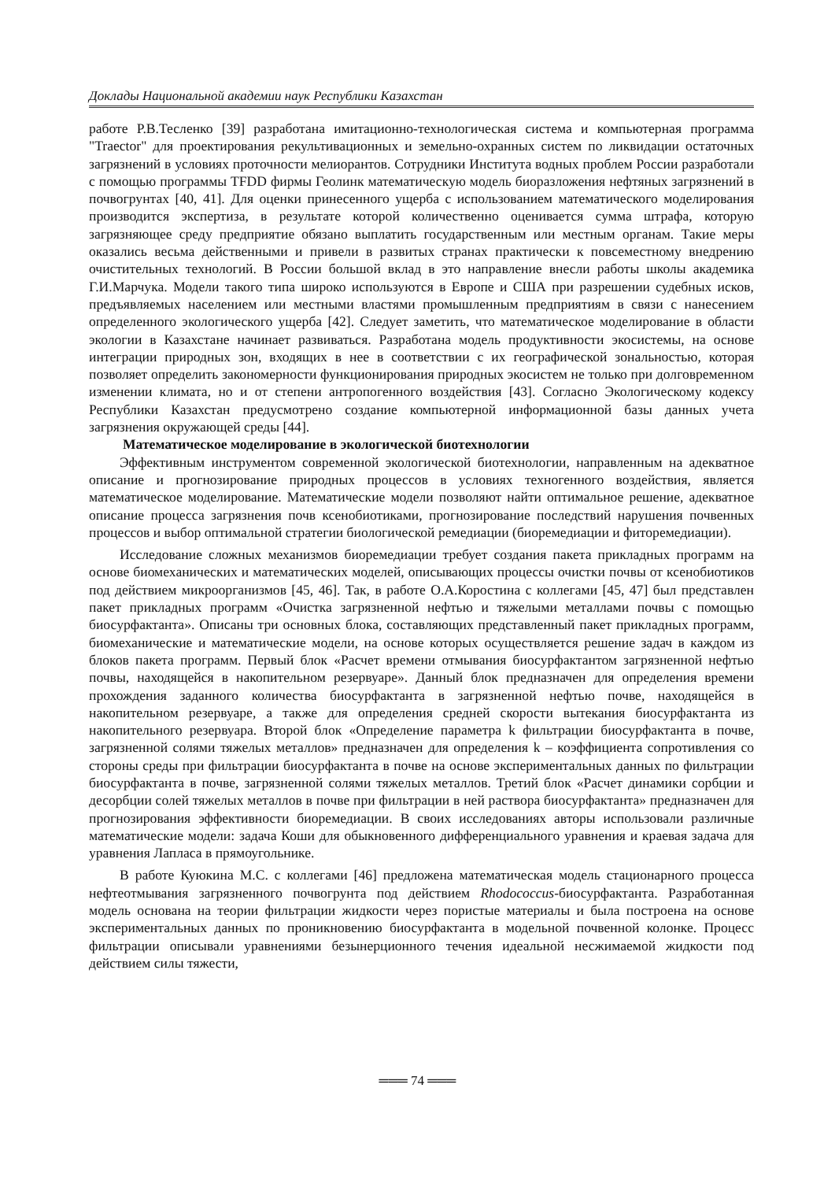Доклады Национальной академии наук Республики Казахстан
работе Р.В.Тесленко [39] разработана имитационно-технологическая система и компьютерная программа "Traector" для проектирования рекультивационных и земельно-охранных систем по ликвидации остаточных загрязнений в условиях проточности мелиорантов. Сотрудники Института водных проблем России разработали с помощью программы TFDD фирмы Геолинк математическую модель биоразложения нефтяных загрязнений в почвогрунтах [40, 41]. Для оценки принесенного ущерба с использованием математического моделирования производится экспертиза, в результате которой количественно оценивается сумма штрафа, которую загрязняющее среду предприятие обязано выплатить государственным или местным органам. Такие меры оказались весьма действенными и привели в развитых странах практически к повсеместному внедрению очистительных технологий. В России большой вклад в это направление внесли работы школы академика Г.И.Марчука. Модели такого типа широко используются в Европе и США при разрешении судебных исков, предъявляемых населением или местными властями промышленным предприятиям в связи с нанесением определенного экологического ущерба [42]. Следует заметить, что математическое моделирование в области экологии в Казахстане начинает развиваться. Разработана модель продуктивности экосистемы, на основе интеграции природных зон, входящих в нее в соответствии с их географической зональностью, которая позволяет определить закономерности функционирования природных экосистем не только при долговременном изменении климата, но и от степени антропогенного воздействия [43]. Согласно Экологическому кодексу Республики Казахстан предусмотрено создание компьютерной информационной базы данных учета загрязнения окружающей среды [44].
Математическое моделирование в экологической биотехнологии
Эффективным инструментом современной экологической биотехнологии, направленным на адекватное описание и прогнозирование природных процессов в условиях техногенного воздействия, является математическое моделирование. Математические модели позволяют найти оптимальное решение, адекватное описание процесса загрязнения почв ксенобиотиками, прогнозирование последствий нарушения почвенных процессов и выбор оптимальной стратегии биологической ремедиации (биоремедиации и фиторемедиации).
Исследование сложных механизмов биоремедиации требует создания пакета прикладных программ на основе биомеханических и математических моделей, описывающих процессы очистки почвы от ксенобиотиков под действием микроорганизмов [45, 46]. Так, в работе О.А.Коростина с коллегами [45, 47] был представлен пакет прикладных программ «Очистка загрязненной нефтью и тяжелыми металлами почвы с помощью биосурфактанта». Описаны три основных блока, составляющих представленный пакет прикладных программ, биомеханические и математические модели, на основе которых осуществляется решение задач в каждом из блоков пакета программ. Первый блок «Расчет времени отмывания биосурфактантом загрязненной нефтью почвы, находящейся в накопительном резервуаре». Данный блок предназначен для определения времени прохождения заданного количества биосурфактанта в загрязненной нефтью почве, находящейся в накопительном резервуаре, а также для определения средней скорости вытекания биосурфактанта из накопительного резервуара. Второй блок «Определение параметра k фильтрации биосурфактанта в почве, загрязненной солями тяжелых металлов» предназначен для определения k – коэффициента сопротивления со стороны среды при фильтрации биосурфактанта в почве на основе экспериментальных данных по фильтрации биосурфактанта в почве, загрязненной солями тяжелых металлов. Третий блок «Расчет динамики сорбции и десорбции солей тяжелых металлов в почве при фильтрации в ней раствора биосурфактанта» предназначен для прогнозирования эффективности биоремедиации. В своих исследованиях авторы использовали различные математические модели: задача Коши для обыкновенного дифференциального уравнения и краевая задача для уравнения Лапласа в прямоугольнике.
В работе Куюкина М.С. с коллегами [46] предложена математическая модель стационарного процесса нефтеотмывания загрязненного почвогрунта под действием Rhodococcus-биосурфактанта. Разработанная модель основана на теории фильтрации жидкости через пористые материалы и была построена на основе экспериментальных данных по проникновению биосурфактанта в модельной почвенной колонке. Процесс фильтрации описывали уравнениями безынерционного течения идеальной несжимаемой жидкости под действием силы тяжести,
═══ 74 ═══